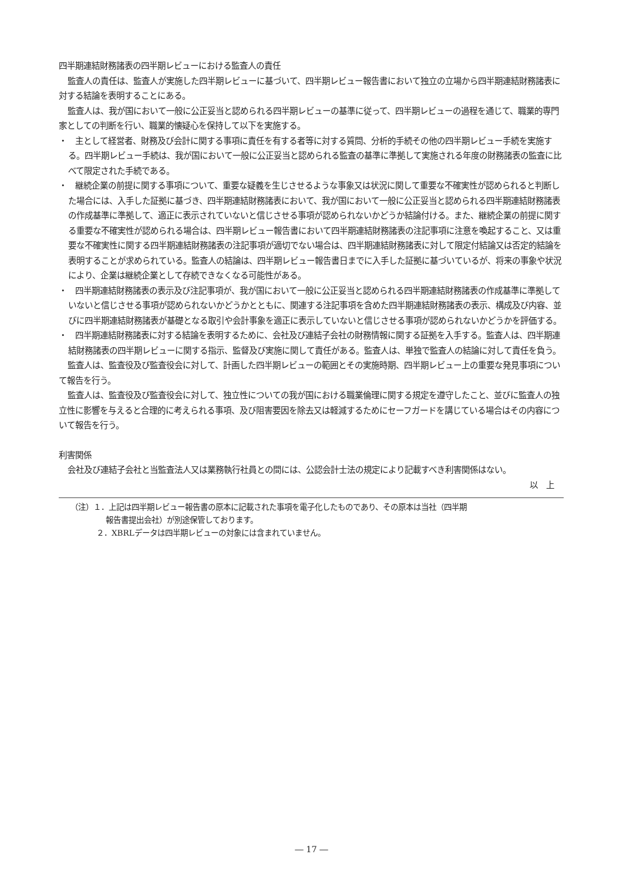四半期連結財務諸表の四半期レビューにおける監査人の責任
監査人の責任は、監査人が実施した四半期レビューに基づいて、四半期レビュー報告書において独立の立場から四半期連結財務諸表に対する結論を表明することにある。
監査人は、我が国において一般に公正妥当と認められる四半期レビューの基準に従って、四半期レビューの過程を通じて、職業的専門家としての判断を行い、職業的懐疑心を保持して以下を実施する。
・　主として経営者、財務及び会計に関する事項に責任を有する者等に対する質問、分析的手続その他の四半期レビュー手続を実施する。四半期レビュー手続は、我が国において一般に公正妥当と認められる監査の基準に準拠して実施される年度の財務諸表の監査に比べて限定された手続である。
・　継続企業の前提に関する事項について、重要な疑義を生じさせるような事象又は状況に関して重要な不確実性が認められると判断した場合には、入手した証拠に基づき、四半期連結財務諸表において、我が国において一般に公正妥当と認められる四半期連結財務諸表の作成基準に準拠して、適正に表示されていないと信じさせる事項が認められないかどうか結論付ける。また、継続企業の前提に関する重要な不確実性が認められる場合は、四半期レビュー報告書において四半期連結財務諸表の注記事項に注意を喚起すること、又は重要な不確実性に関する四半期連結財務諸表の注記事項が適切でない場合は、四半期連結財務諸表に対して限定付結論又は否定的結論を表明することが求められている。監査人の結論は、四半期レビュー報告書日までに入手した証拠に基づいているが、将来の事象や状況により、企業は継続企業として存続できなくなる可能性がある。
・　四半期連結財務諸表の表示及び注記事項が、我が国において一般に公正妥当と認められる四半期連結財務諸表の作成基準に準拠していないと信じさせる事項が認められないかどうかとともに、関連する注記事項を含めた四半期連結財務諸表の表示、構成及び内容、並びに四半期連結財務諸表が基礎となる取引や会計事象を適正に表示していないと信じさせる事項が認められないかどうかを評価する。
・　四半期連結財務諸表に対する結論を表明するために、会社及び連結子会社の財務情報に関する証拠を入手する。監査人は、四半期連結財務諸表の四半期レビューに関する指示、監督及び実施に関して責任がある。監査人は、単独で監査人の結論に対して責任を負う。
監査人は、監査役及び監査役会に対して、計画した四半期レビューの範囲とその実施時期、四半期レビュー上の重要な発見事項について報告を行う。
監査人は、監査役及び監査役会に対して、独立性についての我が国における職業倫理に関する規定を遵守したこと、並びに監査人の独立性に影響を与えると合理的に考えられる事項、及び阻害要因を除去又は軽減するためにセーフガードを講じている場合はその内容について報告を行う。
利害関係
会社及び連結子会社と当監査法人又は業務執行社員との間には、公認会計士法の規定により記載すべき利害関係はない。
以　上
（注）１．上記は四半期レビュー報告書の原本に記載された事項を電子化したものであり、その原本は当社（四半期
報告書提出会社）が別途保管しております。
２．XBRLデータは四半期レビューの対象には含まれていません。
― 17 ―